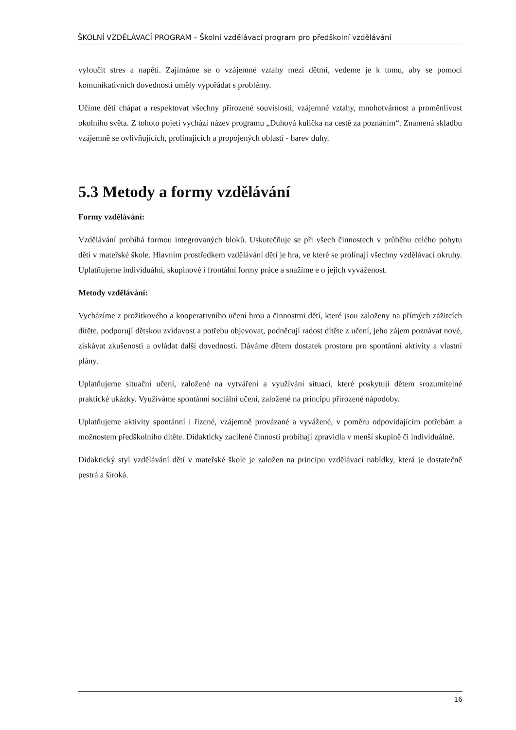ŠKOLNÍ VZDĚLÁVACÍ PROGRAM – Školní vzdělávací program pro předškolní vzdělávání
vyloučit stres a napětí. Zajímáme se o vzájemné vztahy mezi dětmi, vedeme je k tomu, aby se pomocí komunikativních dovedností uměly vypořádat s problémy.
Učíme děti chápat a respektovat všechny přirozené souvislosti, vzájemné vztahy, mnohotvárnost a proměnlivost okolního světa. Z tohoto pojetí vychází název programu „Duhová kulička na cestě za poznáním“. Znamená skladbu vzájemně se ovlivňujících, prolínajících a propojených oblastí - barev duhy.
5.3 Metody a formy vzdělávání
Formy vzdělávání:
Vzdělávání probíhá formou integrovaných bloků. Uskutečňuje se při všech činnostech v průběhu celého pobytu dětí v mateřské škole. Hlavním prostředkem vzdělávání dětí je hra, ve které se prolínají všechny vzdělávací okruhy. Uplatňujeme individuální, skupinové i frontální formy práce a snažíme e o jejich vyváženost.
Metody vzdělávání:
Vycházíme z prožitkového a kooperativního učení hrou a činnostmi dětí, které jsou založeny na přímých zážitcích dítěte, podporují dětskou zvídavost a potřebu objevovat, podněcují radost dítěte z učení, jeho zájem poznávat nové, získávat zkušenosti a ovládat další dovednosti. Dáváme dětem dostatek prostoru pro spontánní aktivity a vlastní plány.
Uplatňujeme situační učení, založené na vytváření a využívání situací, které poskytují dětem srozumitelné praktické ukázky. Využíváme spontánní sociální učení, založené na principu přirozené nápodoby.
Uplatňujeme aktivity spontánní i řízené, vzájemně provázané a vyvážené, v poměru odpovídajícím potřebám a možnostem předškolního dítěte. Didakticky zacílené činnosti probíhají zpravidla v menší skupině či individuálně.
Didaktický styl vzdělávání dětí v mateřské škole je založen na principu vzdělávací nabídky, která je dostatečně pestrá a široká.
16